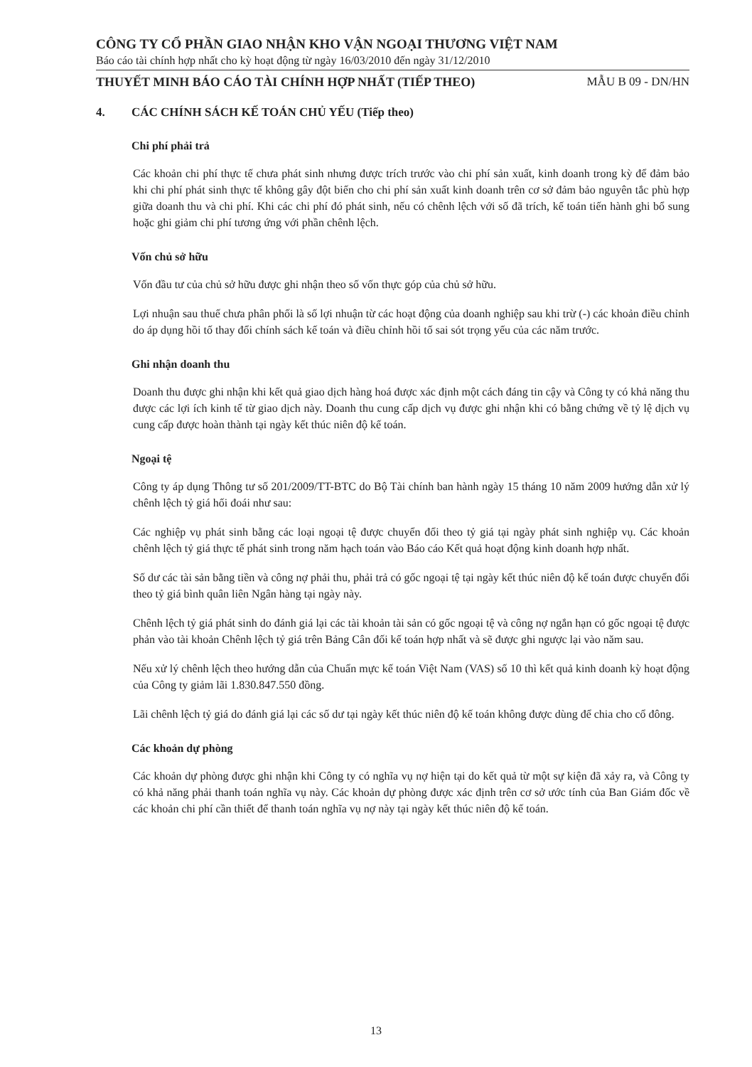CÔNG TY CỔ PHẦN GIAO NHẬN KHO VẬN NGOẠI THƯƠNG VIỆT NAM
Báo cáo tài chính hợp nhất cho kỳ hoạt động từ ngày 16/03/2010 đến ngày 31/12/2010
THUYẾT MINH BÁO CÁO TÀI CHÍNH HỢP NHẤT (TIẾP THEO) MẪU B 09 - DN/HN
4. CÁC CHÍNH SÁCH KẾ TOÁN CHỦ YẾU (Tiếp theo)
Chi phí phải trả
Các khoản chi phí thực tế chưa phát sinh nhưng được trích trước vào chi phí sản xuất, kinh doanh trong kỳ để đảm bảo khi chi phí phát sinh thực tế không gây đột biến cho chi phí sản xuất kinh doanh trên cơ sở đảm bảo nguyên tắc phù hợp giữa doanh thu và chi phí. Khi các chi phí đó phát sinh, nếu có chênh lệch với số đã trích, kế toán tiến hành ghi bổ sung hoặc ghi giảm chi phí tương ứng với phần chênh lệch.
Vốn chủ sở hữu
Vốn đầu tư của chủ sở hữu được ghi nhận theo số vốn thực góp của chủ sở hữu.
Lợi nhuận sau thuế chưa phân phối là số lợi nhuận từ các hoạt động của doanh nghiệp sau khi trừ (-) các khoản điều chỉnh do áp dụng hồi tố thay đổi chính sách kế toán và điều chỉnh hồi tố sai sót trọng yếu của các năm trước.
Ghi nhận doanh thu
Doanh thu được ghi nhận khi kết quả giao dịch hàng hoá được xác định một cách đáng tin cậy và Công ty có khả năng thu được các lợi ích kinh tế từ giao dịch này. Doanh thu cung cấp dịch vụ được ghi nhận khi có bằng chứng về tỷ lệ dịch vụ cung cấp được hoàn thành tại ngày kết thúc niên độ kế toán.
Ngoại tệ
Công ty áp dụng Thông tư số 201/2009/TT-BTC do Bộ Tài chính ban hành ngày 15 tháng 10 năm 2009 hướng dẫn xử lý chênh lệch tỷ giá hối đoái như sau:
Các nghiệp vụ phát sinh bằng các loại ngoại tệ được chuyển đổi theo tỷ giá tại ngày phát sinh nghiệp vụ. Các khoản chênh lệch tỷ giá thực tế phát sinh trong năm hạch toán vào Báo cáo Kết quả hoạt động kinh doanh hợp nhất.
Số dư các tài sản bằng tiền và công nợ phải thu, phải trả có gốc ngoại tệ tại ngày kết thúc niên độ kế toán được chuyển đổi theo tỷ giá bình quân liên Ngân hàng tại ngày này.
Chênh lệch tỷ giá phát sinh do đánh giá lại các tài khoản tài sản có gốc ngoại tệ và công nợ ngắn hạn có gốc ngoại tệ được phản vào tài khoản Chênh lệch tỷ giá trên Bảng Cân đối kế toán hợp nhất và sẽ được ghi ngược lại vào năm sau.
Nếu xử lý chênh lệch theo hướng dẫn của Chuẩn mực kế toán Việt Nam (VAS) số 10 thì kết quả kinh doanh kỳ hoạt động của Công ty giảm lãi 1.830.847.550 đồng.
Lãi chênh lệch tỷ giá do đánh giá lại các số dư tại ngày kết thúc niên độ kế toán không được dùng để chia cho cổ đông.
Các khoản dự phòng
Các khoản dự phòng được ghi nhận khi Công ty có nghĩa vụ nợ hiện tại do kết quả từ một sự kiện đã xảy ra, và Công ty có khả năng phải thanh toán nghĩa vụ này. Các khoản dự phòng được xác định trên cơ sở ước tính của Ban Giám đốc về các khoản chi phí cần thiết để thanh toán nghĩa vụ nợ này tại ngày kết thúc niên độ kế toán.
13